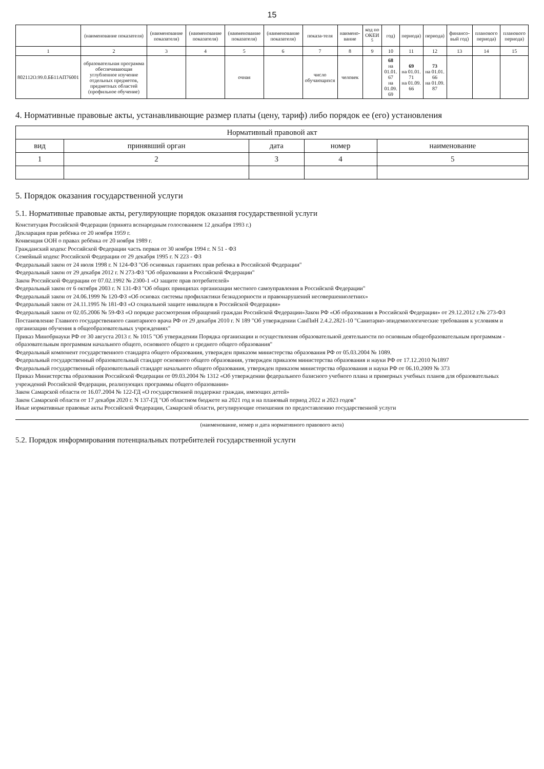15
| | (наименование показателя) | (наименование показателя) | (наименование показателя) | (наименование показателя) | (наименование показателя) | показа-теля | наимено-вание | код по ОКЕИ <sup>5</sup> | год) | периода) | периода) | финансо-вый год) | планового периода) | планового периода) |
| --- | --- | --- | --- | --- | --- | --- | --- | --- | --- | --- | --- | --- | --- | --- |
| 1 | 2 | 3 | 4 | 5 | 6 | 7 | 8 | 9 | 10 | 11 | 12 | 13 | 14 | 15 |
| 802112О.99.0.ББ11АП76001 | образовательная программа обеспечивающая углубленное изучение отдельных предметов, предметных областей (профильное обучение) | | | очная | | число обучающихся | человек | | 68 на 01.01. 67 на 01.09. 69 | 69 на 01.01. 71 на 01.09. 66 | 73 на 01.01. 66 на 01.09. 87 | | | |
4. Нормативные правовые акты, устанавливающие размер платы (цену, тариф) либо порядок ее (его) установления
| Нормативный правовой акт | | | | |
| --- | --- | --- | --- | --- |
| вид | принявший орган | дата | номер | наименование |
| 1 | 2 | 3 | 4 | 5 |
5. Порядок оказания государственной услуги
5.1. Нормативные правовые акты, регулирующие порядок оказания государственной услуги
Конституция Российской Федерации (принята всенародным голосованием 12 декабря 1993 г.)
Декларация прав ребёнка от 20 ноября 1959 г.
Конвенция ООН о правах ребёнка от 20 ноября 1989 г.
Гражданский кодекс Российской Федерации часть первая от 30 ноября 1994 г. N 51 - ФЗ
Семейный кодекс Российской Федерации от 29 декабря 1995 г. N 223 - ФЗ
Федеральный закон от 24 июля 1998 г. N 124-ФЗ "Об основных гарантиях прав ребенка в Российской Федерации"
Федеральный закон от 29 декабря 2012 г. N 273-ФЗ "Об образовании в Российской Федерации"
Закон Российской Федерации от 07.02.1992 № 2300-1 «О защите прав потребителей»
Федеральный закон от 6 октября 2003 г. N 131-ФЗ "Об общих принципах организации местного самоуправления в Российской Федерации"
Федеральный закон от 24.06.1999 № 120-ФЗ «Об основах системы профилактики безнадзорности и правонарушений несовершеннолетних»
Федеральный закон от 24.11.1995 № 181-ФЗ «О социальной защите инвалидов в Российской Федерации»
Федеральный закон от 02.05.2006 № 59-ФЗ «О порядке рассмотрения обращений граждан Российской Федерации»Закон РФ «Об образовании в Российской Федерации» от 29.12.2012 г.№ 273-ФЗ
Постановление Главного государственного санитарного врача РФ от 29 декабря 2010 г. N 189 "Об утверждении СанПиН 2.4.2.2821-10 "Санитарно-эпидемиологические требования к условиям и организации обучения в общеобразовательных учреждениях"
Приказ Минобрнауки РФ от 30 августа 2013 г. № 1015 "Об утверждении Порядка организации и осуществления образовательной деятельности по основным общеобразовательным программам - образовательным программам начального общего, основного общего и среднего общего образования"
Федеральный компонент государственного стандарта общего образования, утвержден приказом министерства образования РФ от 05.03.2004 № 1089.
Федеральный государственный образовательный стандарт основного общего образования, утвержден приказом министерства образования и науки РФ от 17.12.2010 №1897
Федеральный государственный образовательный стандарт начального общего образования, утвержден приказом министерства образования и науки РФ от 06.10.2009 № 373
Приказ Министерства образования Российской Федерации от 09.03.2004 № 1312 «Об утверждении федерального базисного учебного плана и примерных учебных планов для образовательных учреждений Российской Федерации, реализующих программы общего образования»
Закон Самарской области от 16.07.2004 № 122-ГД «О государственной поддержке граждан, имеющих детей»
Закон Самарской области от 17 декабря 2020 г. N 137-ГД "Об областном бюджете на 2021 год и на плановый период 2022 и 2023 годов"
Иные нормативные правовые акты Российской Федерации, Самарской области, регулирующие отношения по предоставлению государственной услуги
(наименование, номер и дата нормативного правового акта)
5.2. Порядок информирования потенциальных потребителей государственной услуги